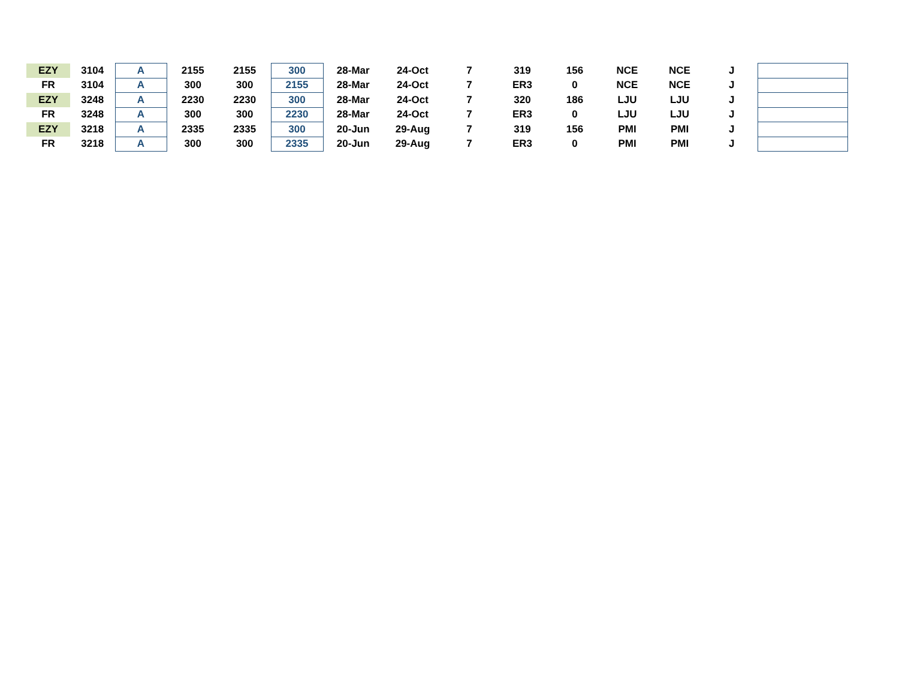| EZY | 3104 | A | 2155 | 2155 | 300 | 28-Mar | 24-Oct | 7 | 319 | 156 | NCE | NCE | J | |
| FR | 3104 | A | 300 | 300 | 2155 | 28-Mar | 24-Oct | 7 | ER3 | 0 | NCE | NCE | J | |
| EZY | 3248 | A | 2230 | 2230 | 300 | 28-Mar | 24-Oct | 7 | 320 | 186 | LJU | LJU | J | |
| FR | 3248 | A | 300 | 300 | 2230 | 28-Mar | 24-Oct | 7 | ER3 | 0 | LJU | LJU | J | |
| EZY | 3218 | A | 2335 | 2335 | 300 | 20-Jun | 29-Aug | 7 | 319 | 156 | PMI | PMI | J | |
| FR | 3218 | A | 300 | 300 | 2335 | 20-Jun | 29-Aug | 7 | ER3 | 0 | PMI | PMI | J | |